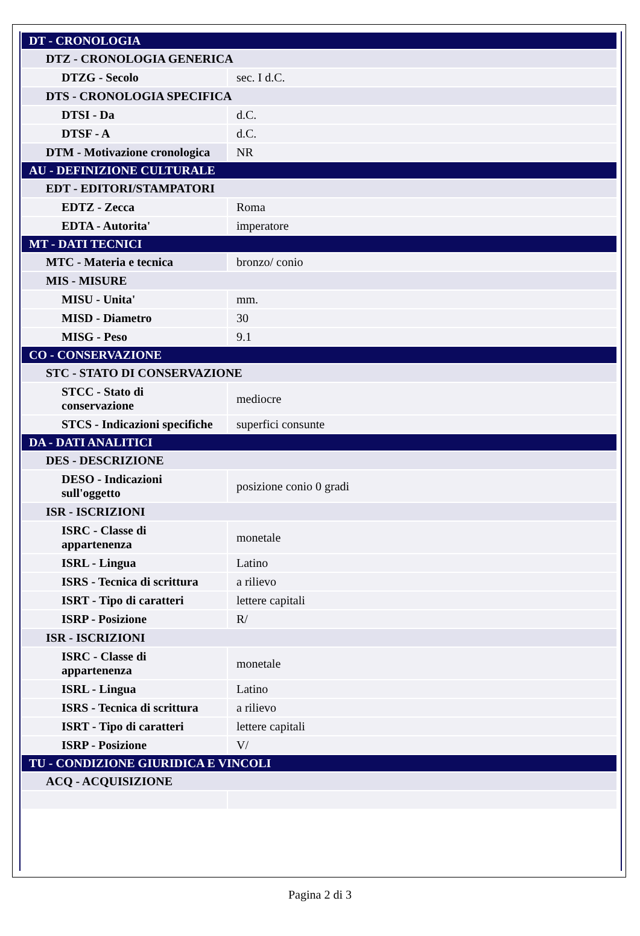| DT - CRONOLOGIA | |
| DTZ - CRONOLOGIA GENERICA | |
| DTZG - Secolo | sec. I d.C. |
| DTS - CRONOLOGIA SPECIFICA | |
| DTSI - Da | d.C. |
| DTSF - A | d.C. |
| DTM - Motivazione cronologica | NR |
| AU - DEFINIZIONE CULTURALE | |
| EDT - EDITORI/STAMPATORI | |
| EDTZ - Zecca | Roma |
| EDTA - Autorita' | imperatore |
| MT - DATI TECNICI | |
| MTC - Materia e tecnica | bronzo/ conio |
| MIS - MISURE | |
| MISU - Unita' | mm. |
| MISD - Diametro | 30 |
| MISG - Peso | 9.1 |
| CO - CONSERVAZIONE | |
| STC - STATO DI CONSERVAZIONE | |
| STCC - Stato di conservazione | mediocre |
| STCS - Indicazioni specifiche | superfici consunte |
| DA - DATI ANALITICI | |
| DES - DESCRIZIONE | |
| DESO - Indicazioni sull'oggetto | posizione conio 0 gradi |
| ISR - ISCRIZIONI | |
| ISRC - Classe di appartenenza | monetale |
| ISRL - Lingua | Latino |
| ISRS - Tecnica di scrittura | a rilievo |
| ISRT - Tipo di caratteri | lettere capitali |
| ISRP - Posizione | R/ |
| ISR - ISCRIZIONI | |
| ISRC - Classe di appartenenza | monetale |
| ISRL - Lingua | Latino |
| ISRS - Tecnica di scrittura | a rilievo |
| ISRT - Tipo di caratteri | lettere capitali |
| ISRP - Posizione | V/ |
| TU - CONDIZIONE GIURIDICA E VINCOLI | |
| ACQ - ACQUISIZIONE | |
Pagina 2 di 3